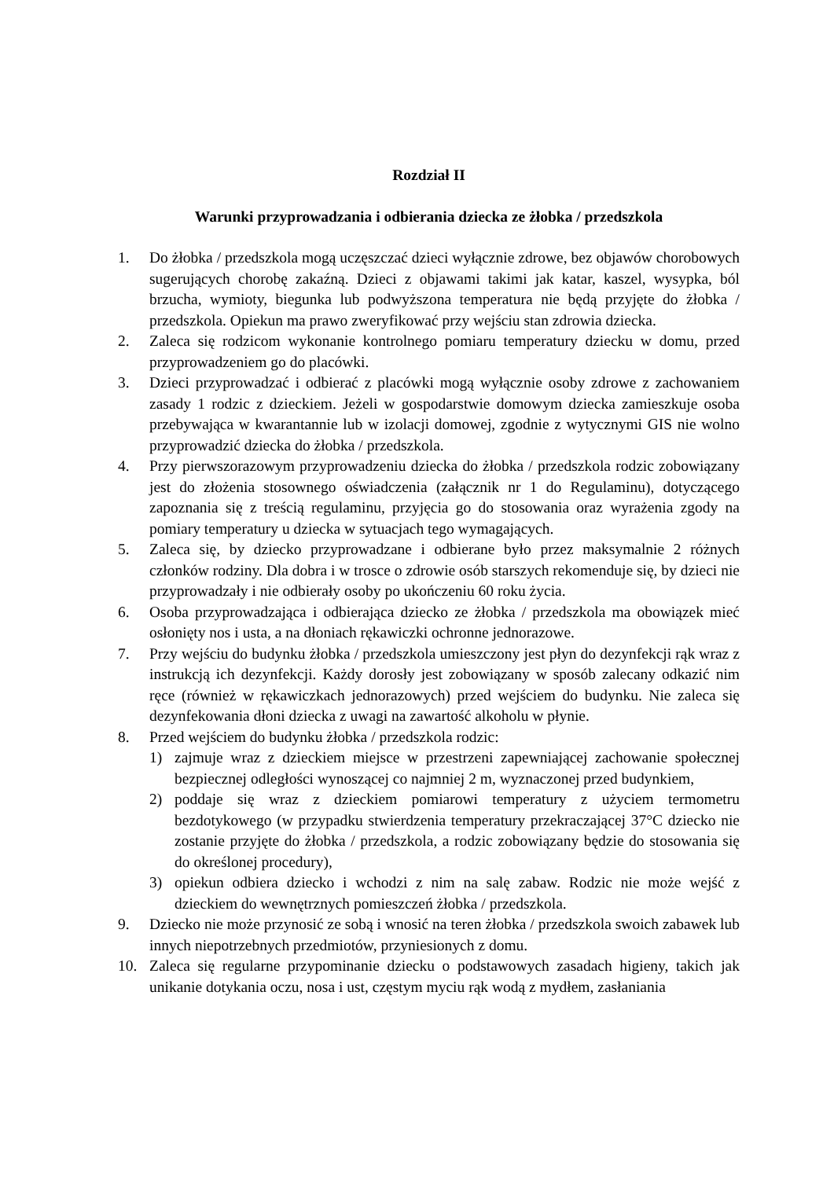Rozdział II
Warunki przyprowadzania i odbierania dziecka ze żłobka / przedszkola
1. Do żłobka / przedszkola mogą uczęszczać dzieci wyłącznie zdrowe, bez objawów chorobowych sugerujących chorobę zakaźną. Dzieci z objawami takimi jak katar, kaszel, wysypka, ból brzucha, wymioty, biegunka lub podwyższona temperatura nie będą przyjęte do żłobka / przedszkola. Opiekun ma prawo zweryfikować przy wejściu stan zdrowia dziecka.
2. Zaleca się rodzicom wykonanie kontrolnego pomiaru temperatury dziecku w domu, przed przyprowadzeniem go do placówki.
3. Dzieci przyprowadzać i odbierać z placówki mogą wyłącznie osoby zdrowe z zachowaniem zasady 1 rodzic z dzieckiem. Jeżeli w gospodarstwie domowym dziecka zamieszkuje osoba przebywająca w kwarantannie lub w izolacji domowej, zgodnie z wytycznymi GIS nie wolno przyprowadzić dziecka do żłobka / przedszkola.
4. Przy pierwszorazowym przyprowadzeniu dziecka do żłobka / przedszkola rodzic zobowiązany jest do złożenia stosownego oświadczenia (załącznik nr 1 do Regulaminu), dotyczącego zapoznania się z treścią regulaminu, przyjęcia go do stosowania oraz wyrażenia zgody na pomiary temperatury u dziecka w sytuacjach tego wymagających.
5. Zaleca się, by dziecko przyprowadzane i odbierane było przez maksymalnie 2 różnych członków rodziny. Dla dobra i w trosce o zdrowie osób starszych rekomenduje się, by dzieci nie przyprowadzały i nie odbierały osoby po ukończeniu 60 roku życia.
6. Osoba przyprowadzająca i odbierająca dziecko ze żłobka / przedszkola ma obowiązek mieć osłonięty nos i usta, a na dłoniach rękawiczki ochronne jednorazowe.
7. Przy wejściu do budynku żłobka / przedszkola umieszczony jest płyn do dezynfekcji rąk wraz z instrukcją ich dezynfekcji. Każdy dorosły jest zobowiązany w sposób zalecany odkazić nim ręce (również w rękawiczkach jednorazowych) przed wejściem do budynku. Nie zaleca się dezynfekowania dłoni dziecka z uwagi na zawartość alkoholu w płynie.
8. Przed wejściem do budynku żłobka / przedszkola rodzic:
1) zajmuje wraz z dzieckiem miejsce w przestrzeni zapewniającej zachowanie społecznej bezpiecznej odległości wynoszącej co najmniej 2 m, wyznaczonej przed budynkiem,
2) poddaje się wraz z dzieckiem pomiarowi temperatury z użyciem termometru bezdotykowego (w przypadku stwierdzenia temperatury przekraczającej 37°C dziecko nie zostanie przyjęte do żłobka / przedszkola, a rodzic zobowiązany będzie do stosowania się do określonej procedury),
3) opiekun odbiera dziecko i wchodzi z nim na salę zabaw. Rodzic nie może wejść z dzieckiem do wewnętrznych pomieszczeń żłobka / przedszkola.
9. Dziecko nie może przynosić ze sobą i wnosić na teren żłobka / przedszkola swoich zabawek lub innych niepotrzebnych przedmiotów, przyniesionych z domu.
10. Zaleca się regularne przypominanie dziecku o podstawowych zasadach higieny, takich jak unikanie dotykania oczu, nosa i ust, częstym myciu rąk wodą z mydłem, zasłaniania